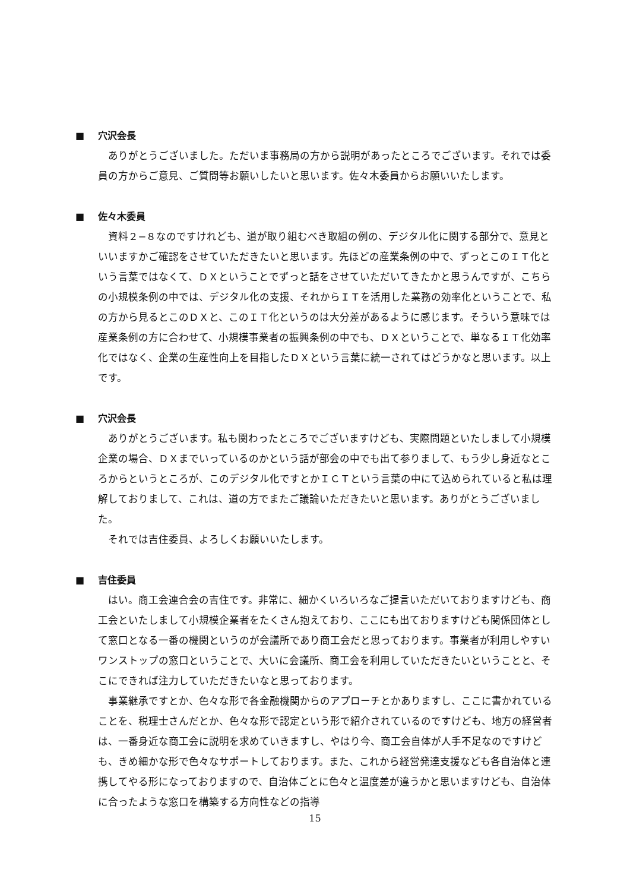■ 穴沢会長
ありがとうございました。ただいま事務局の方から説明があったところでございます。それでは委員の方からご意見、ご質問等お願いしたいと思います。佐々木委員からお願いいたします。
■ 佐々木委員
資料２−８なのですけれども、道が取り組むべき取組の例の、デジタル化に関する部分で、意見といいますかご確認をさせていただきたいと思います。先ほどの産業条例の中で、ずっとこのＩＴ化という言葉ではなくて、ＤＸということでずっと話をさせていただいてきたかと思うんですが、こちらの小規模条例の中では、デジタル化の支援、それからＩＴを活用した業務の効率化ということで、私の方から見るとこのＤＸと、このＩＴ化というのは大分差があるように感じます。そういう意味では産業条例の方に合わせて、小規模事業者の振興条例の中でも、ＤＸということで、単なるＩＴ化効率化ではなく、企業の生産性向上を目指したＤＸという言葉に統一されてはどうかなと思います。以上です。
■ 穴沢会長
ありがとうございます。私も関わったところでございますけども、実際問題といたしまして小規模企業の場合、ＤＸまでいっているのかという話が部会の中でも出て参りまして、もう少し身近なところからというところが、このデジタル化ですとかＩＣＴという言葉の中にて込められていると私は理解しておりまして、これは、道の方でまたご議論いただきたいと思います。ありがとうございました。
それでは吉住委員、よろしくお願いいたします。
■ 吉住委員
はい。商工会連合会の吉住です。非常に、細かくいろいろなご提言いただいておりますけども、商工会といたしまして小規模企業者をたくさん抱えており、ここにも出ておりますけども関係団体として窓口となる一番の機関というのが会議所であり商工会だと思っております。事業者が利用しやすいワンストップの窓口ということで、大いに会議所、商工会を利用していただきたいということと、そこにできれば注力していただきたいなと思っております。
事業継承ですとか、色々な形で各金融機関からのアプローチとかありますし、ここに書かれていることを、税理士さんだとか、色々な形で認定という形で紹介されているのですけども、地方の経営者は、一番身近な商工会に説明を求めていきますし、やはり今、商工会自体が人手不足なのですけども、きめ細かな形で色々なサポートしております。また、これから経営発達支援なども各自治体と連携してやる形になっておりますので、自治体ごとに色々と温度差が違うかと思いますけども、自治体に合ったような窓口を構築する方向性などの指導
15